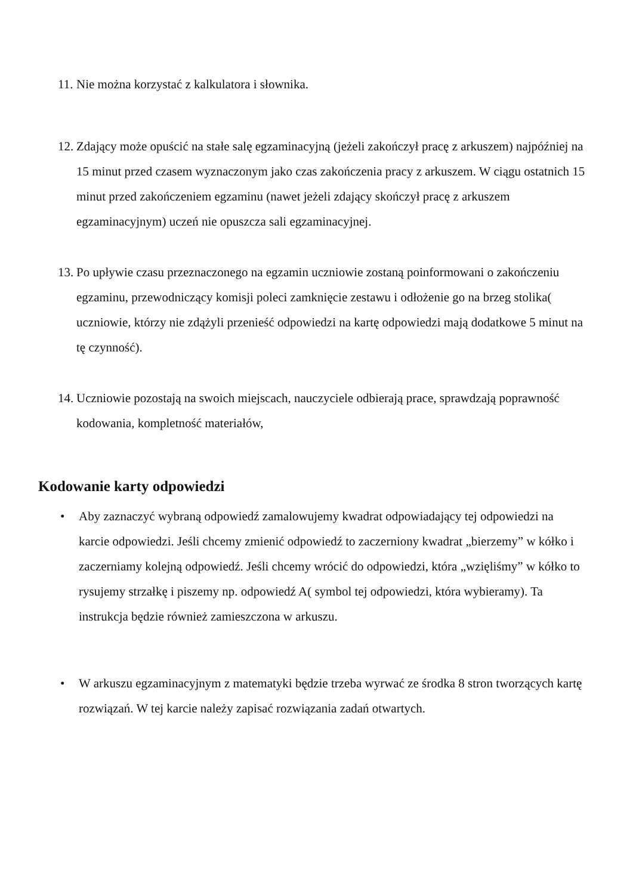11. Nie można korzystać z kalkulatora i słownika.
12. Zdający może opuścić na stałe salę egzaminacyjną (jeżeli zakończył pracę z arkuszem) najpóźniej na 15 minut przed czasem wyznaczonym jako czas zakończenia pracy z arkuszem. W ciągu ostatnich 15 minut przed zakończeniem egzaminu (nawet jeżeli zdający skończył pracę z arkuszem egzaminacyjnym) uczeń nie opuszcza sali egzaminacyjnej.
13. Po upływie czasu przeznaczonego na egzamin uczniowie zostaną poinformowani o zakończeniu egzaminu, przewodniczący komisji poleci zamknięcie zestawu i odłożenie go na brzeg stolika( uczniowie, którzy nie zdążyli przenieść odpowiedzi na kartę odpowiedzi mają dodatkowe 5 minut na tę czynność).
14. Uczniowie pozostają na swoich miejscach, nauczyciele odbierają prace, sprawdzają poprawność kodowania, kompletność materiałów,
Kodowanie karty odpowiedzi
• Aby zaznaczyć wybraną odpowiedź zamalowujemy kwadrat odpowiadający tej odpowiedzi na karcie odpowiedzi. Jeśli chcemy zmienić odpowiedź to zaczerniony kwadrat „bierzemy” w kółko i zaczerniamy kolejną odpowiedź. Jeśli chcemy wrócić do odpowiedzi, która „wzięliśmy” w kółko to rysujemy strzałkę i piszemy np. odpowiedź A( symbol tej odpowiedzi, która wybieramy). Ta instrukcja będzie również zamieszczona w arkuszu.
• W arkuszu egzaminacyjnym z matematyki będzie trzeba wyrwać ze środka 8 stron tworzących kartę rozwiązań. W tej karcie należy zapisać rozwiązania zadań otwartych.